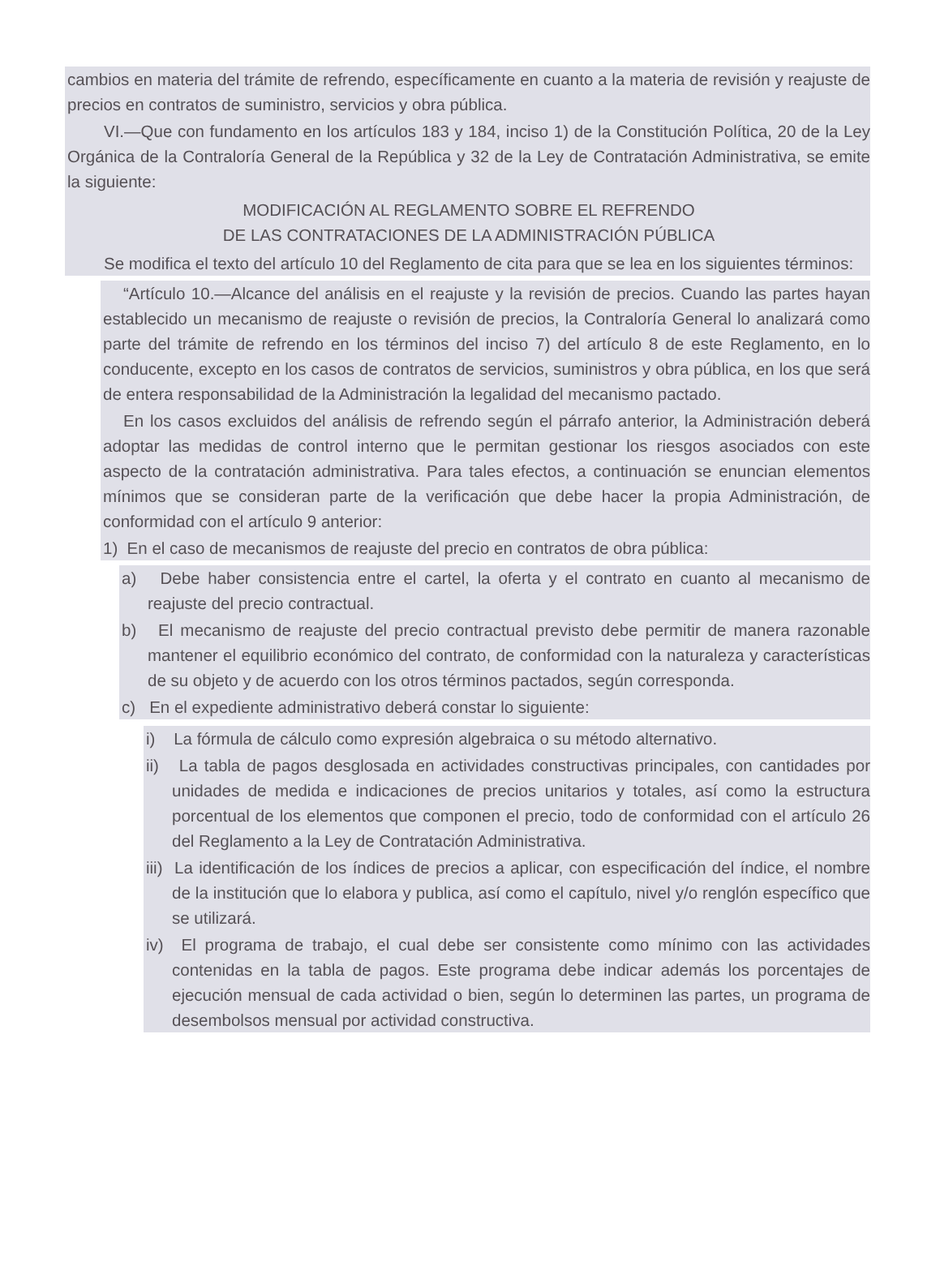cambios en materia del trámite de refrendo, específicamente en cuanto a la materia de revisión y reajuste de precios en contratos de suministro, servicios y obra pública.
VI.—Que con fundamento en los artículos 183 y 184, inciso 1) de la Constitución Política, 20 de la Ley Orgánica de la Contraloría General de la República y 32 de la Ley de Contratación Administrativa, se emite la siguiente:
MODIFICACIÓN AL REGLAMENTO SOBRE EL REFRENDO
DE LAS CONTRATACIONES DE LA ADMINISTRACIÓN PÚBLICA
Se modifica el texto del artículo 10 del Reglamento de cita para que se lea en los siguientes términos:
“Artículo 10.—Alcance del análisis en el reajuste y la revisión de precios. Cuando las partes hayan establecido un mecanismo de reajuste o revisión de precios, la Contraloría General lo analizará como parte del trámite de refrendo en los términos del inciso 7) del artículo 8 de este Reglamento, en lo conducente, excepto en los casos de contratos de servicios, suministros y obra pública, en los que será de entera responsabilidad de la Administración la legalidad del mecanismo pactado.
En los casos excluidos del análisis de refrendo según el párrafo anterior, la Administración deberá adoptar las medidas de control interno que le permitan gestionar los riesgos asociados con este aspecto de la contratación administrativa. Para tales efectos, a continuación se enuncian elementos mínimos que se consideran parte de la verificación que debe hacer la propia Administración, de conformidad con el artículo 9 anterior:
1) En el caso de mecanismos de reajuste del precio en contratos de obra pública:
a) Debe haber consistencia entre el cartel, la oferta y el contrato en cuanto al mecanismo de reajuste del precio contractual.
b) El mecanismo de reajuste del precio contractual previsto debe permitir de manera razonable mantener el equilibrio económico del contrato, de conformidad con la naturaleza y características de su objeto y de acuerdo con los otros términos pactados, según corresponda.
c) En el expediente administrativo deberá constar lo siguiente:
i) La fórmula de cálculo como expresión algebraica o su método alternativo.
ii) La tabla de pagos desglosada en actividades constructivas principales, con cantidades por unidades de medida e indicaciones de precios unitarios y totales, así como la estructura porcentual de los elementos que componen el precio, todo de conformidad con el artículo 26 del Reglamento a la Ley de Contratación Administrativa.
iii) La identificación de los índices de precios a aplicar, con especificación del índice, el nombre de la institución que lo elabora y publica, así como el capítulo, nivel y/o renglón específico que se utilizará.
iv) El programa de trabajo, el cual debe ser consistente como mínimo con las actividades contenidas en la tabla de pagos. Este programa debe indicar además los porcentajes de ejecución mensual de cada actividad o bien, según lo determinen las partes, un programa de desembolsos mensual por actividad constructiva.